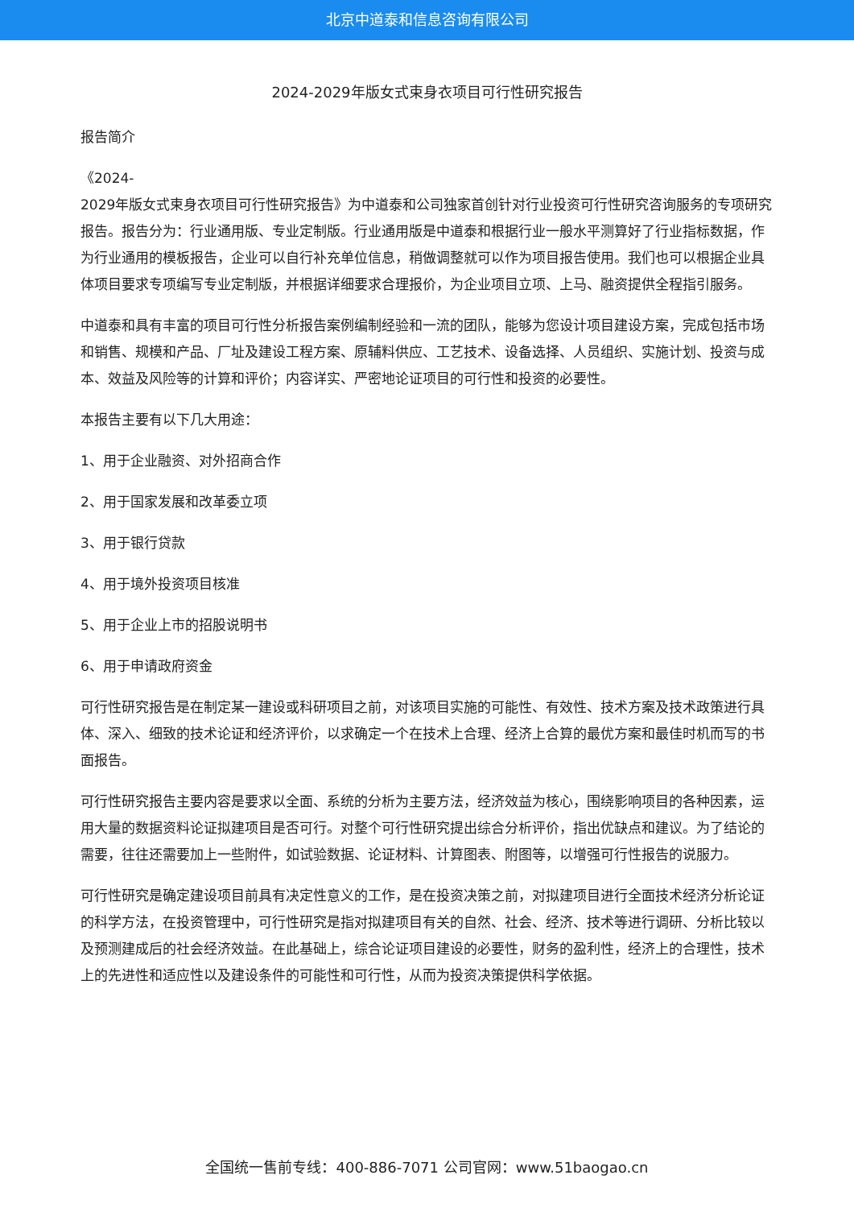北京中道泰和信息咨询有限公司
2024-2029年版女式束身衣项目可行性研究报告
报告简介
《2024-
2029年版女式束身衣项目可行性研究报告》为中道泰和公司独家首创针对行业投资可行性研究咨询服务的专项研究报告。报告分为：行业通用版、专业定制版。行业通用版是中道泰和根据行业一般水平测算好了行业指标数据，作为行业通用的模板报告，企业可以自行补充单位信息，稍做调整就可以作为项目报告使用。我们也可以根据企业具体项目要求专项编写专业定制版，并根据详细要求合理报价，为企业项目立项、上马、融资提供全程指引服务。
中道泰和具有丰富的项目可行性分析报告案例编制经验和一流的团队，能够为您设计项目建设方案，完成包括市场和销售、规模和产品、厂址及建设工程方案、原辅料供应、工艺技术、设备选择、人员组织、实施计划、投资与成本、效益及风险等的计算和评价；内容详实、严密地论证项目的可行性和投资的必要性。
本报告主要有以下几大用途：
1、用于企业融资、对外招商合作
2、用于国家发展和改革委立项
3、用于银行贷款
4、用于境外投资项目核准
5、用于企业上市的招股说明书
6、用于申请政府资金
可行性研究报告是在制定某一建设或科研项目之前，对该项目实施的可能性、有效性、技术方案及技术政策进行具体、深入、细致的技术论证和经济评价，以求确定一个在技术上合理、经济上合算的最优方案和最佳时机而写的书面报告。
可行性研究报告主要内容是要求以全面、系统的分析为主要方法，经济效益为核心，围绕影响项目的各种因素，运用大量的数据资料论证拟建项目是否可行。对整个可行性研究提出综合分析评价，指出优缺点和建议。为了结论的需要，往往还需要加上一些附件，如试验数据、论证材料、计算图表、附图等，以增强可行性报告的说服力。
可行性研究是确定建设项目前具有决定性意义的工作，是在投资决策之前，对拟建项目进行全面技术经济分析论证的科学方法，在投资管理中，可行性研究是指对拟建项目有关的自然、社会、经济、技术等进行调研、分析比较以及预测建成后的社会经济效益。在此基础上，综合论证项目建设的必要性，财务的盈利性，经济上的合理性，技术上的先进性和适应性以及建设条件的可能性和可行性，从而为投资决策提供科学依据。
全国统一售前专线：400-886-7071 公司官网：www.51baogao.cn